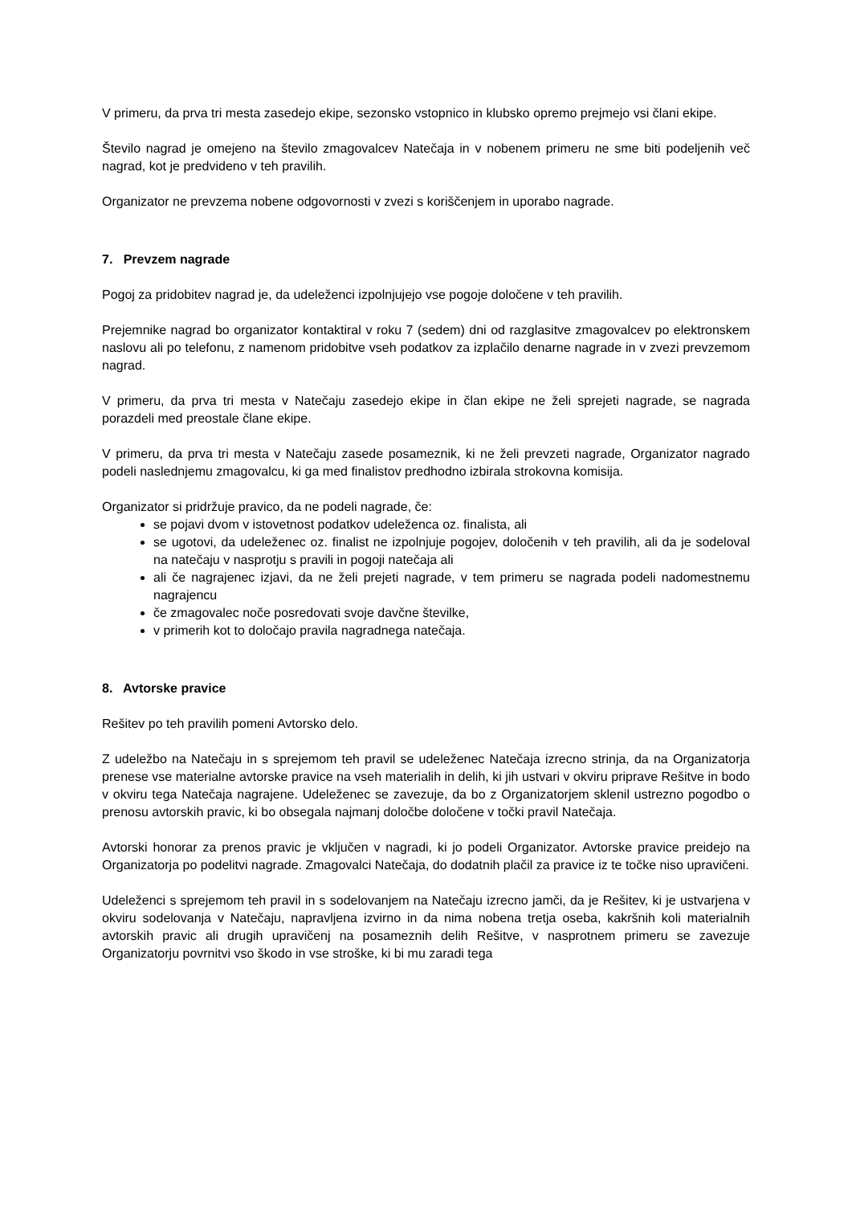V primeru, da prva tri mesta zasedejo ekipe, sezonsko vstopnico in klubsko opremo prejmejo vsi člani ekipe.
Število nagrad je omejeno na število zmagovalcev Natečaja in v nobenem primeru ne sme biti podeljenih več nagrad, kot je predvideno v teh pravilih.
Organizator ne prevzema nobene odgovornosti v zvezi s koriščenjem in uporabo nagrade.
7. Prevzem nagrade
Pogoj za pridobitev nagrad je, da udeleženci izpolnjujejo vse pogoje določene v teh pravilih.
Prejemnike nagrad bo organizator kontaktiral v roku 7 (sedem) dni od razglasitve zmagovalcev po elektronskem naslovu ali po telefonu, z namenom pridobitve vseh podatkov za izplačilo denarne nagrade in v zvezi prevzemom nagrad.
V primeru, da prva tri mesta v Natečaju zasedejo ekipe in član ekipe ne želi sprejeti nagrade, se nagrada porazdeli med preostale člane ekipe.
V primeru, da prva tri mesta v Natečaju zasede posameznik, ki ne želi prevzeti nagrade, Organizator nagrado podeli naslednjemu zmagovalcu, ki ga med finalistov predhodno izbirala strokovna komisija.
Organizator si pridržuje pravico, da ne podeli nagrade, če:
se pojavi dvom v istovetnost podatkov udeleženca oz. finalista, ali
se ugotovi, da udeleženec oz. finalist ne izpolnjuje pogojev, določenih v teh pravilih, ali da je sodeloval na natečaju v nasprotju s pravili in pogoji natečaja ali
ali če nagrajenec izjavi, da ne želi prejeti nagrade, v tem primeru se nagrada podeli nadomestnemu nagrajencu
če zmagovalec noče posredovati svoje davčne številke,
v primerih kot to določajo pravila nagradnega natečaja.
8. Avtorske pravice
Rešitev po teh pravilih pomeni Avtorsko delo.
Z udeležbo na Natečaju in s sprejemom teh pravil se udeleženec Natečaja izrecno strinja, da na Organizatorja prenese vse materialne avtorske pravice na vseh materialih in delih, ki jih ustvari v okviru priprave Rešitve in bodo v okviru tega Natečaja nagrajene. Udeleženec se zavezuje, da bo z Organizatorjem sklenil ustrezno pogodbo o prenosu avtorskih pravic, ki bo obsegala najmanj določbe določene v točki pravil Natečaja.
Avtorski honorar za prenos pravic je vključen v nagradi, ki jo podeli Organizator. Avtorske pravice preidejo na Organizatorja po podelitvi nagrade. Zmagovalci Natečaja, do dodatnih plačil za pravice iz te točke niso upravičeni.
Udeleženci s sprejemom teh pravil in s sodelovanjem na Natečaju izrecno jamči, da je Rešitev, ki je ustvarjena v okviru sodelovanja v Natečaju, napravljena izvirno in da nima nobena tretja oseba, kakršnih koli materialnih avtorskih pravic ali drugih upravičenj na posameznih delih Rešitve, v nasprotnem primeru se zavezuje Organizatorju povrnitvi vso škodo in vse stroške, ki bi mu zaradi tega